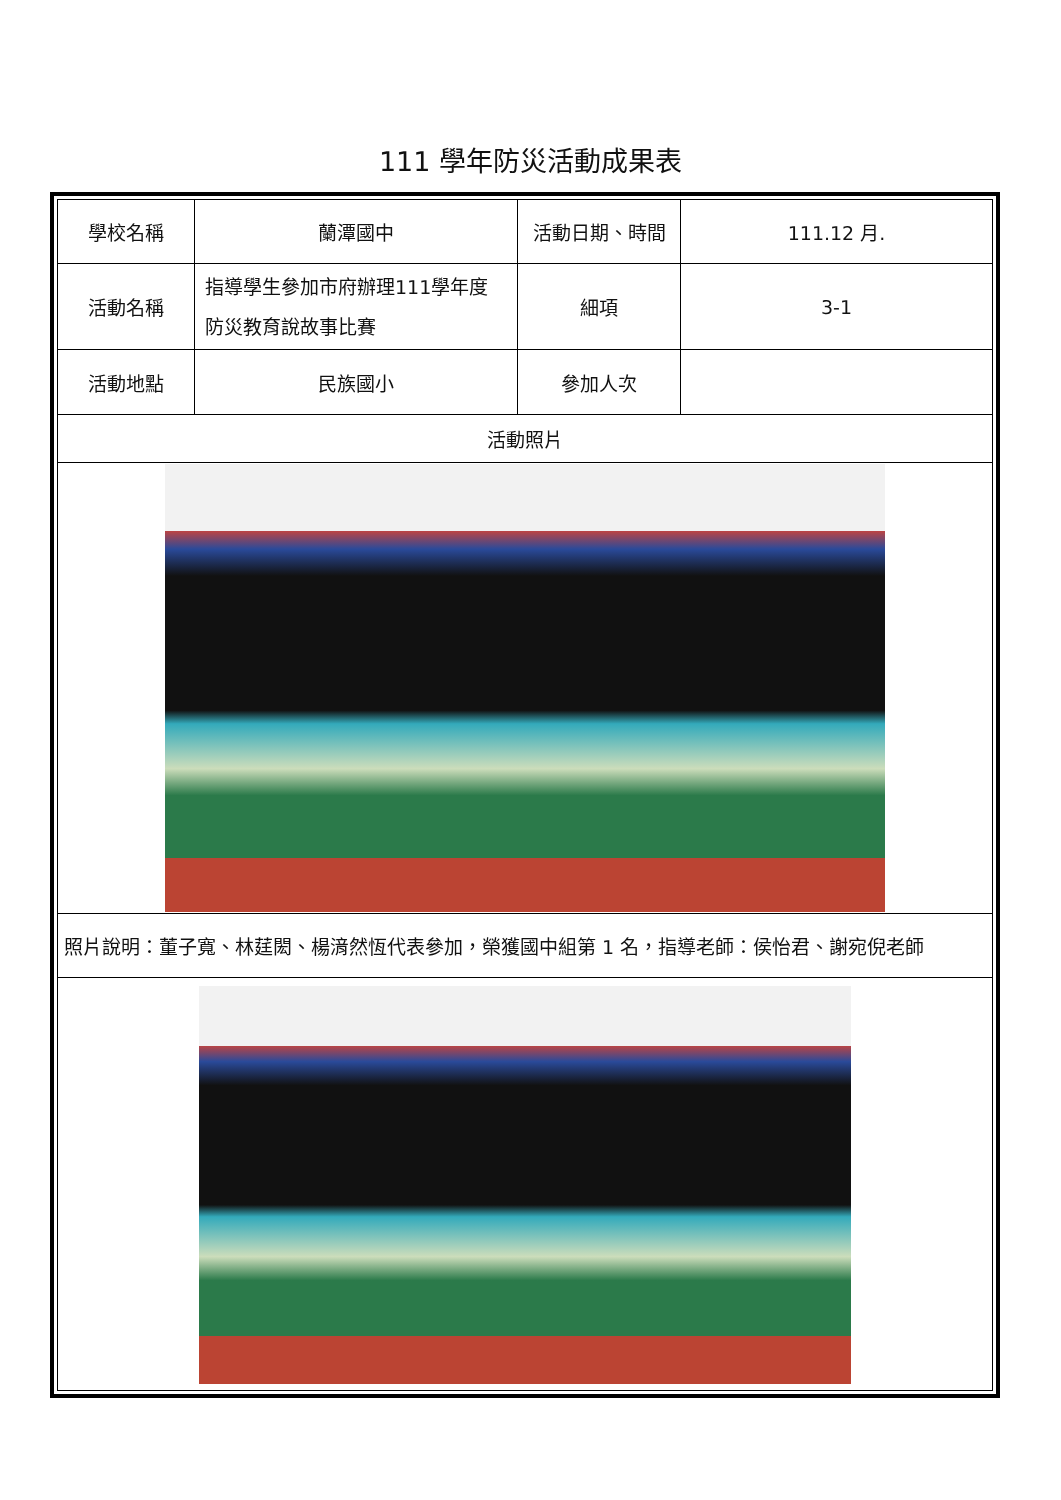111 學年防災活動成果表
| 學校名稱 | 蘭潭國中 | 活動日期、時間 | 111.12 月. |
| 活動名稱 | 指導學生參加市府辦理111學年度防災教育說故事比賽 | 細項 | 3-1 |
| 活動地點 | 民族國小 | 參加人次 | |
| 活動照片 | | | |
| 照片說明：董子寬、林莛閎、楊湇然恆代表參加，榮獲國中組第 1 名，指導老師：侯怡君、謝宛倪老師 | | | |